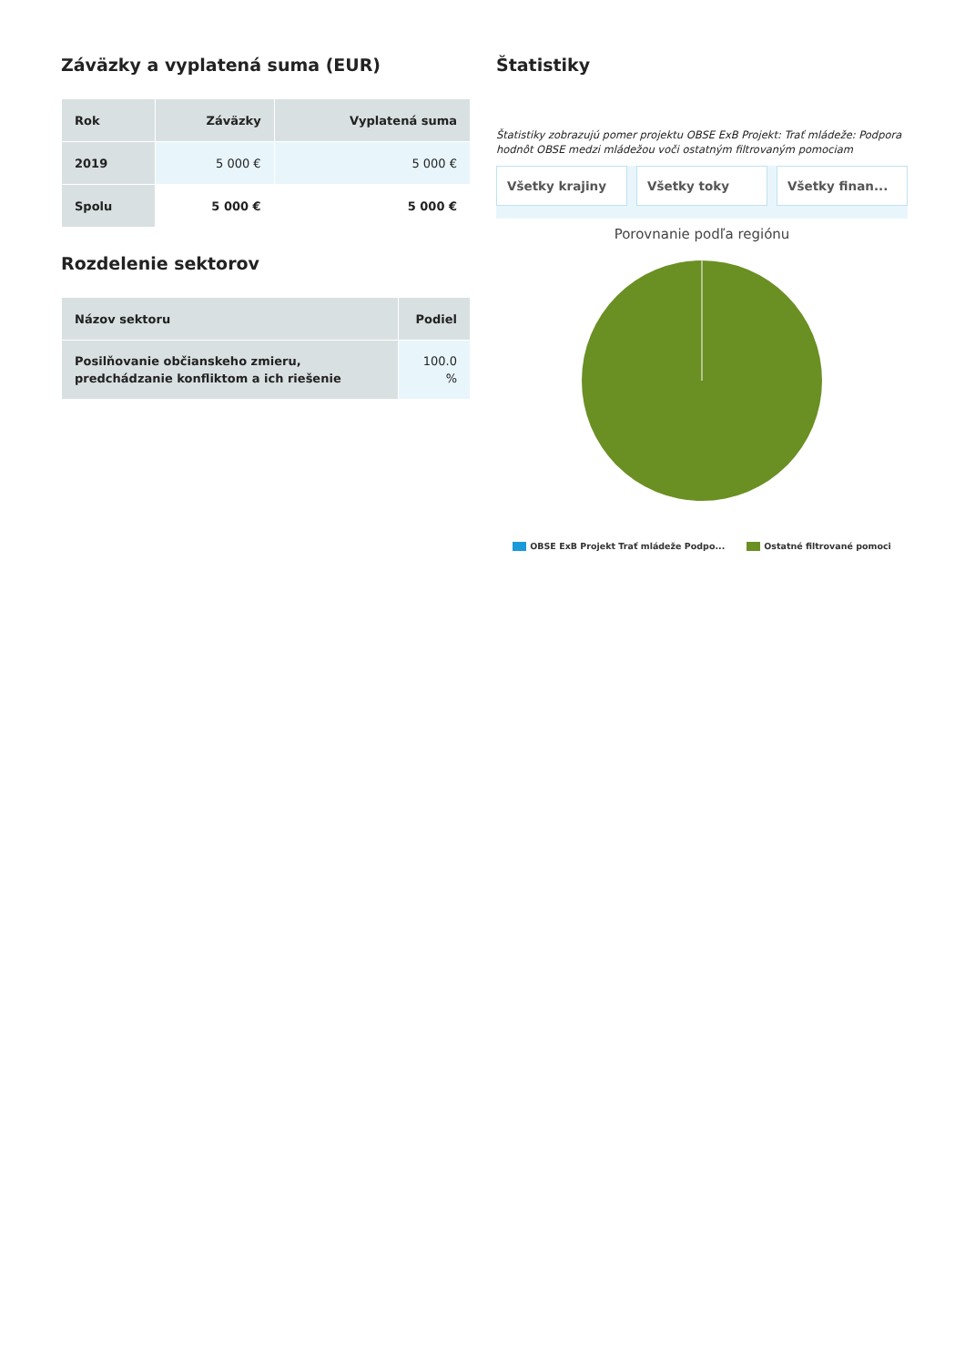Záväzky a vyplatená suma (EUR)
| Rok | Záväzky | Vyplatená suma |
| --- | --- | --- |
| 2019 | 5 000 € | 5 000 € |
| Spolu | 5 000 € | 5 000 € |
Rozdelenie sektorov
| Názov sektoru | Podiel |
| --- | --- |
| Posilňovanie občianskeho zmieru, predchádzanie konfliktom a ich riešenie | 100.0 % |
Štatistiky
Štatistiky zobrazujú pomer projektu OBSE ExB Projekt: Trať mládeže: Podpora hodnôt OBSE medzi mládežou voči ostatným filtrovaným pomociam
Všetky krajiny Všetky toky Všetky finan...
Porovnanie podľa regiónu
OBSE ExB Projekt Trať mládeže Podpo... Ostatné filtrované pomoci